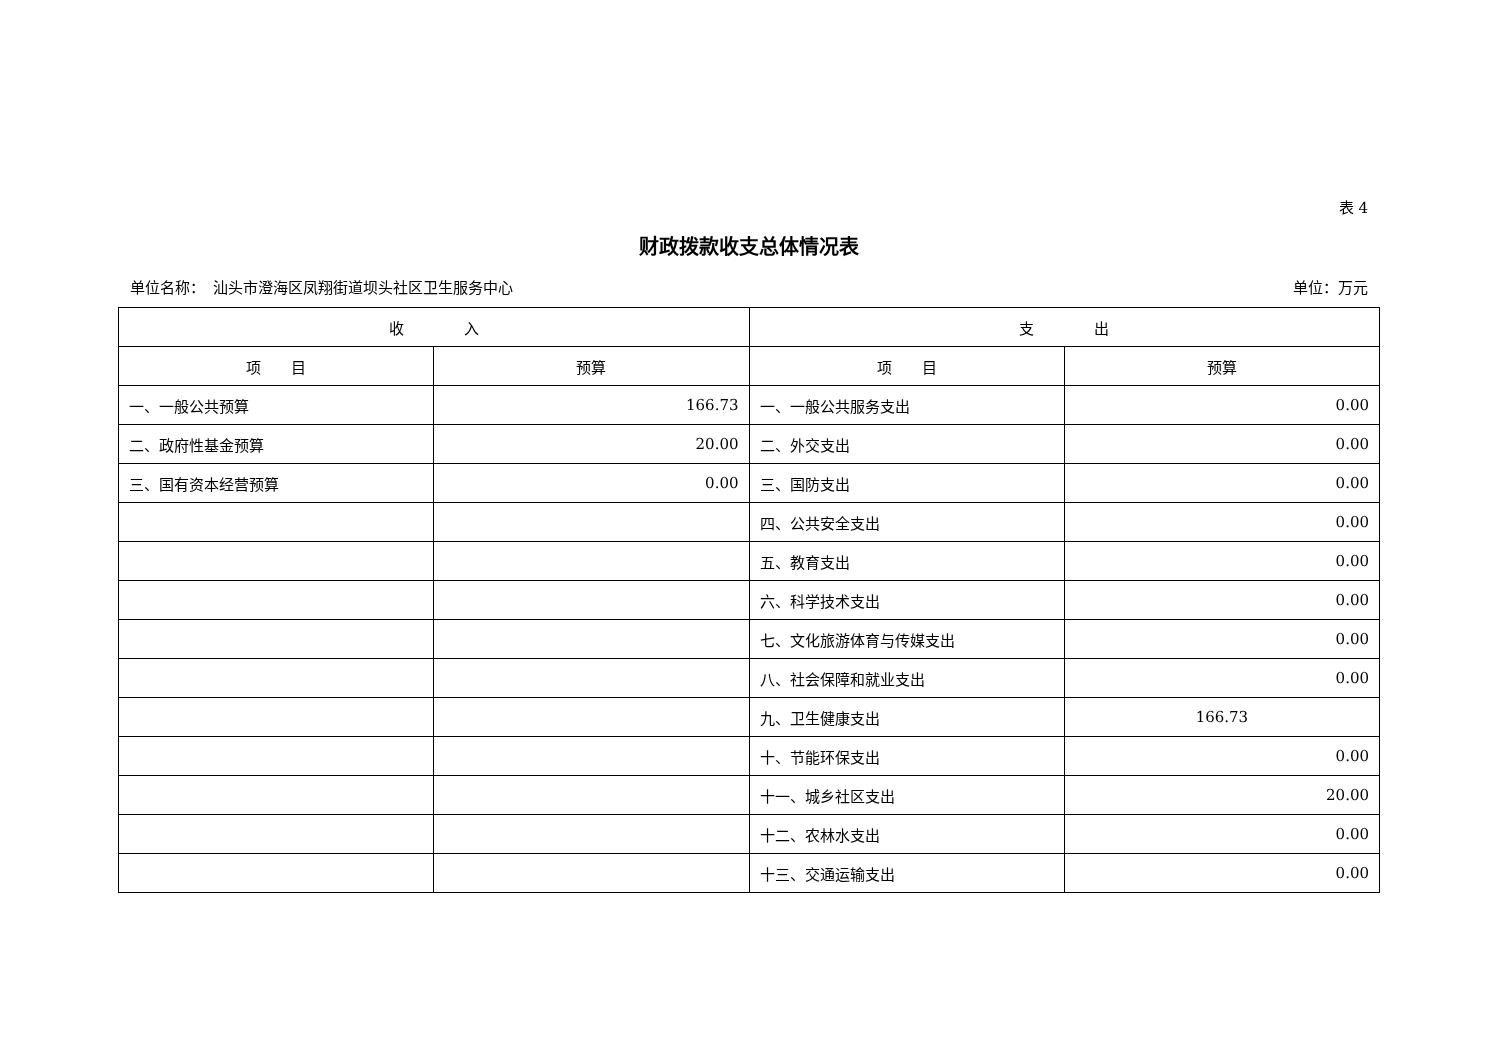表 4
财政拨款收支总体情况表
单位名称：　汕头市澄海区凤翔街道坝头社区卫生服务中心 单位：万元
| 收 入 | | 支 出 | |
| --- | --- | --- | --- |
| 项 目 | 预算 | 项 目 | 预算 |
| 一、一般公共预算 | 166.73 | 一、一般公共服务支出 | 0.00 |
| 二、政府性基金预算 | 20.00 | 二、外交支出 | 0.00 |
| 三、国有资本经营预算 | 0.00 | 三、国防支出 | 0.00 |
| | | 四、公共安全支出 | 0.00 |
| | | 五、教育支出 | 0.00 |
| | | 六、科学技术支出 | 0.00 |
| | | 七、文化旅游体育与传媒支出 | 0.00 |
| | | 八、社会保障和就业支出 | 0.00 |
| | | 九、卫生健康支出 | 166.73 |
| | | 十、节能环保支出 | 0.00 |
| | | 十一、城乡社区支出 | 20.00 |
| | | 十二、农林水支出 | 0.00 |
| | | 十三、交通运输支出 | 0.00 |